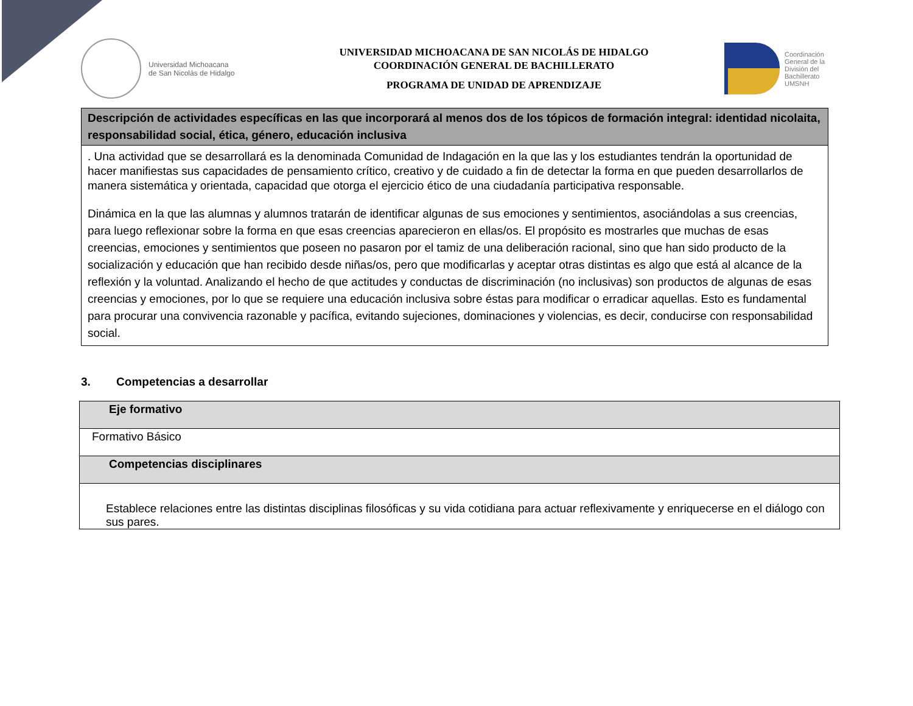Universidad Michoacana
de San Nicolás de Hidalgo
UNIVERSIDAD MICHOACANA DE SAN NICOLÁS DE HIDALGO
COORDINACIÓN GENERAL DE BACHILLERATO
PROGRAMA DE UNIDAD DE APRENDIZAJE
Coordinación
General de la
División del
Bachillerato
UMSNH
| Descripción de actividades específicas en las que incorporará al menos dos de los tópicos de formación integral: identidad nicolaita, responsabilidad social, ética, género, educación inclusiva |
| --- |
| . Una actividad que se desarrollará es la denominada Comunidad de Indagación en la que las y los estudiantes tendrán la oportunidad de hacer manifiestas sus capacidades de pensamiento crítico, creativo y de cuidado a fin de detectar la forma en que pueden desarrollarlos de manera sistemática y orientada, capacidad que otorga el ejercicio ético de una ciudadanía participativa responsable. Dinámica en la que las alumnas y alumnos tratarán de identificar algunas de sus emociones y sentimientos, asociándolas a sus creencias, para luego reflexionar sobre la forma en que esas creencias aparecieron en ellas/os. El propósito es mostrarles que muchas de esas creencias, emociones y sentimientos que poseen no pasaron por el tamiz de una deliberación racional, sino que han sido producto de la socialización y educación que han recibido desde niñas/os, pero que modificarlas y aceptar otras distintas es algo que está al alcance de la reflexión y la voluntad. Analizando el hecho de que actitudes y conductas de discriminación (no inclusivas) son productos de algunas de esas creencias y emociones, por lo que se requiere una educación inclusiva sobre éstas para modificar o erradicar aquellas. Esto es fundamental para procurar una convivencia razonable y pacífica, evitando sujeciones, dominaciones y violencias, es decir, conducirse con responsabilidad social. |
3. Competencias a desarrollar
| Eje formativo |
| Formativo Básico |
| Competencias disciplinares |
| Establece relaciones entre las distintas disciplinas filosóficas y su vida cotidiana para actuar reflexivamente y enriquecerse en el diálogo con sus pares. |